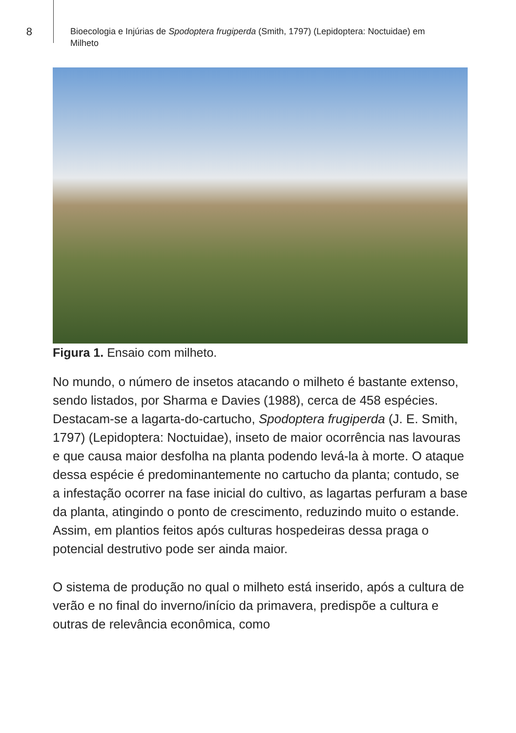8
Bioecologia e Injúrias de Spodoptera frugiperda (Smith, 1797) (Lepidoptera: Noctuidae) em Milheto
Figura 1. Ensaio com milheto.
No mundo, o número de insetos atacando o milheto é bastante extenso, sendo listados, por Sharma e Davies (1988), cerca de 458 espécies. Destacam-se a lagarta-do-cartucho, Spodoptera frugiperda (J. E. Smith, 1797) (Lepidoptera: Noctuidae), inseto de maior ocorrência nas lavouras e que causa maior desfolha na planta podendo levá-la à morte. O ataque dessa espécie é predominantemente no cartucho da planta; contudo, se a infestação ocorrer na fase inicial do cultivo, as lagartas perfuram a base da planta, atingindo o ponto de crescimento, reduzindo muito o estande. Assim, em plantios feitos após culturas hospedeiras dessa praga o potencial destrutivo pode ser ainda maior.
O sistema de produção no qual o milheto está inserido, após a cultura de verão e no final do inverno/início da primavera, predispõe a cultura e outras de relevância econômica, como